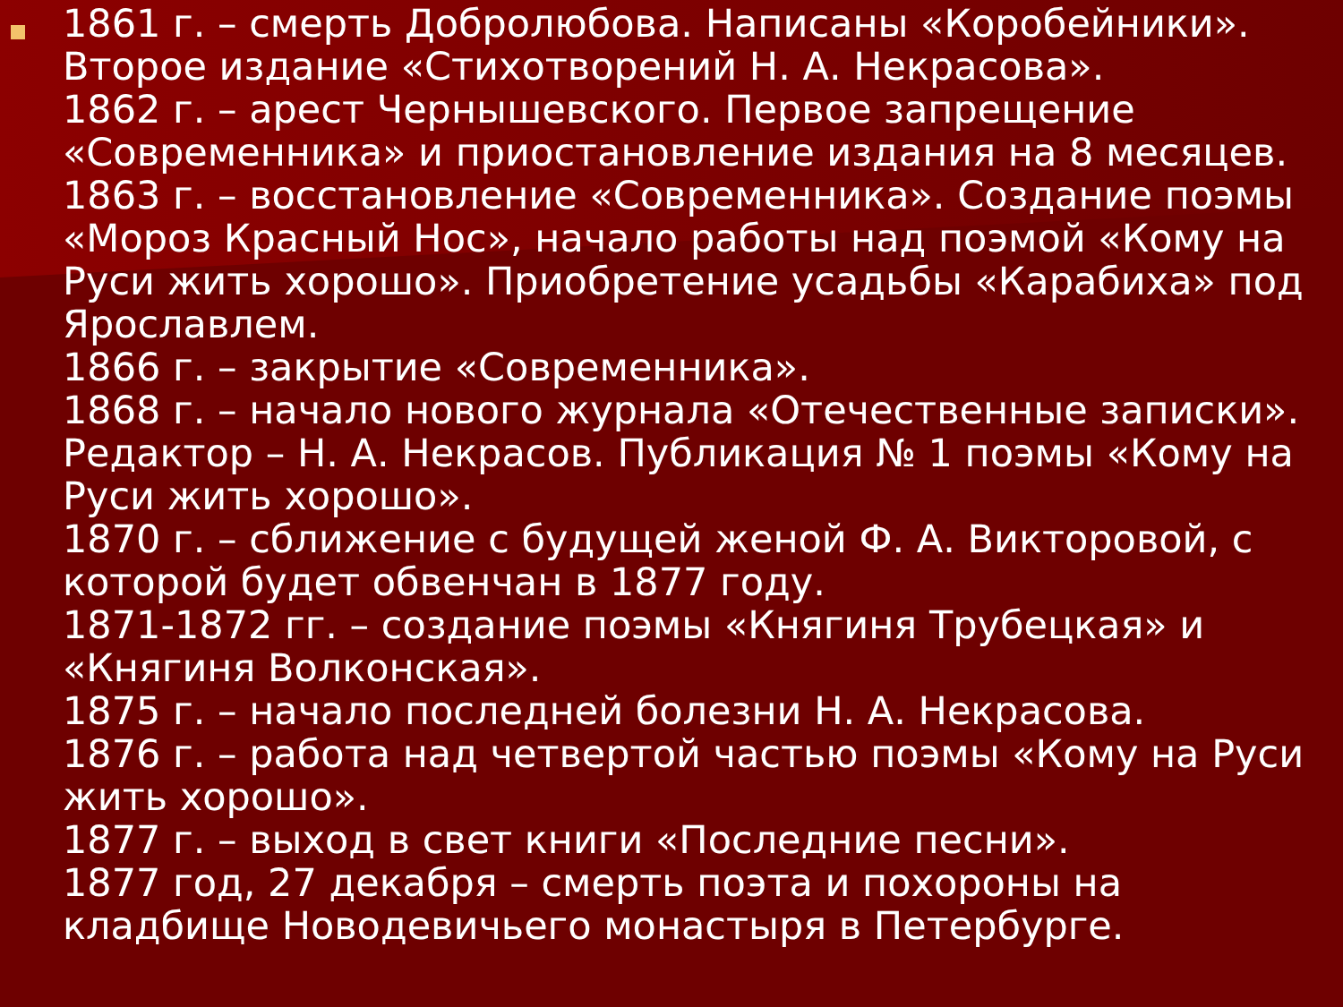1861 г. – смерть Добролюбова. Написаны «Коробейники». Второе издание «Стихотворений Н. А. Некрасова».
1862 г. – арест Чернышевского. Первое запрещение «Современника» и приостановление издания на 8 месяцев.
1863 г. – восстановление «Современника». Создание поэмы «Мороз Красный Нос», начало работы над поэмой «Кому на Руси жить хорошо». Приобретение усадьбы «Карабиха» под Ярославлем.
1866 г. – закрытие «Современника».
1868 г. – начало нового журнала «Отечественные записки». Редактор – Н. А. Некрасов. Публикация № 1 поэмы «Кому на Руси жить хорошо».
1870 г. – сближение с будущей женой Ф. А. Викторовой, с которой будет обвенчан в 1877 году.
1871-1872 гг. – создание поэмы «Княгиня Трубецкая» и «Княгиня Волконская».
1875 г. – начало последней болезни Н. А. Некрасова.
1876 г. – работа над четвертой частью поэмы «Кому на Руси жить хорошо».
1877 г. – выход в свет книги «Последние песни».
1877 год, 27 декабря – смерть поэта и похороны на кладбище Новодевичьего монастыря в Петербурге.